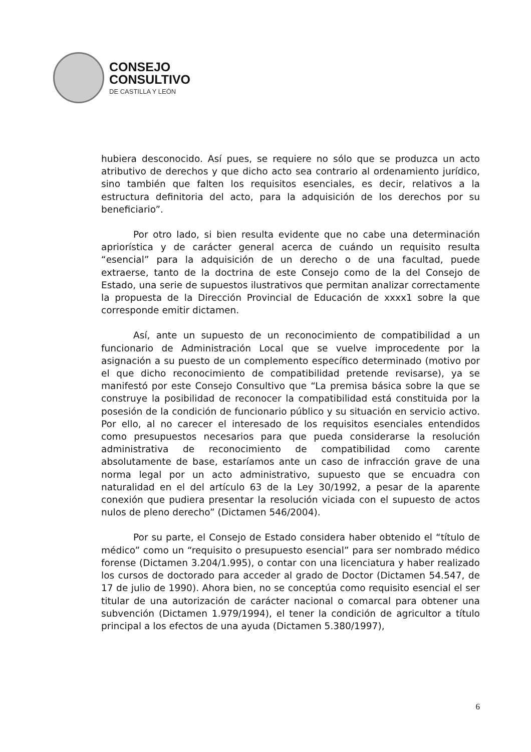CONSEJO
CONSULTIVO
DE CASTILLA Y LEÓN
hubiera desconocido. Así pues, se requiere no sólo que se produzca un acto atributivo de derechos y que dicho acto sea contrario al ordenamiento jurídico, sino también que falten los requisitos esenciales, es decir, relativos a la estructura definitoria del acto, para la adquisición de los derechos por su beneficiario”.
Por otro lado, si bien resulta evidente que no cabe una determinación apriorística y de carácter general acerca de cuándo un requisito resulta “esencial” para la adquisición de un derecho o de una facultad, puede extraerse, tanto de la doctrina de este Consejo como de la del Consejo de Estado, una serie de supuestos ilustrativos que permitan analizar correctamente la propuesta de la Dirección Provincial de Educación de xxxx1 sobre la que corresponde emitir dictamen.
Así, ante un supuesto de un reconocimiento de compatibilidad a un funcionario de Administración Local que se vuelve improcedente por la asignación a su puesto de un complemento específico determinado (motivo por el que dicho reconocimiento de compatibilidad pretende revisarse), ya se manifestó por este Consejo Consultivo que “La premisa básica sobre la que se construye la posibilidad de reconocer la compatibilidad está constituida por la posesión de la condición de funcionario público y su situación en servicio activo. Por ello, al no carecer el interesado de los requisitos esenciales entendidos como presupuestos necesarios para que pueda considerarse la resolución administrativa de reconocimiento de compatibilidad como carente absolutamente de base, estaríamos ante un caso de infracción grave de una norma legal por un acto administrativo, supuesto que se encuadra con naturalidad en el del artículo 63 de la Ley 30/1992, a pesar de la aparente conexión que pudiera presentar la resolución viciada con el supuesto de actos nulos de pleno derecho” (Dictamen 546/2004).
Por su parte, el Consejo de Estado considera haber obtenido el “título de médico” como un “requisito o presupuesto esencial” para ser nombrado médico forense (Dictamen 3.204/1.995), o contar con una licenciatura y haber realizado los cursos de doctorado para acceder al grado de Doctor (Dictamen 54.547, de 17 de julio de 1990). Ahora bien, no se conceptúa como requisito esencial el ser titular de una autorización de carácter nacional o comarcal para obtener una subvención (Dictamen 1.979/1994), el tener la condición de agricultor a título principal a los efectos de una ayuda (Dictamen 5.380/1997),
6